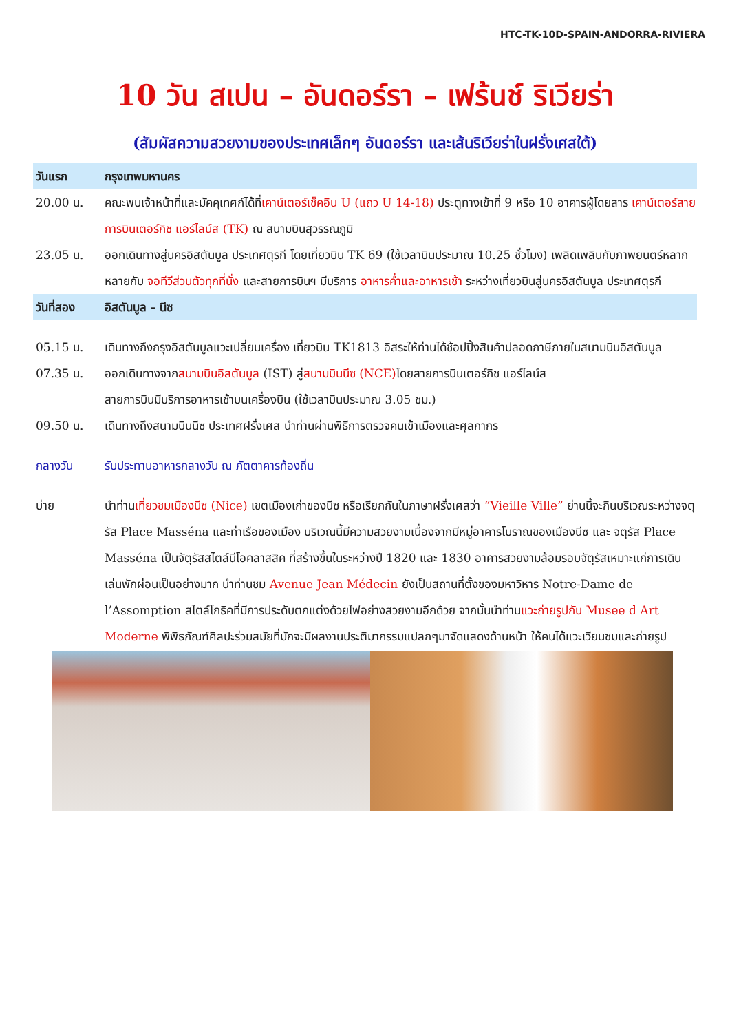HTC-TK-10D-SPAIN-ANDORRA-RIVIERA
10 วัน สเปน – อันดอร์รา – เฟร้นช์ ริเวียร่า
(สัมผัสความสวยงามของประเทศเล็กๆ อันดอร์รา และเส้นริเวียร่าในฝรั่งเศสใต้)
วันแรก กรุงเทพมหานคร
20.00 น. คณะพบเจ้าหน้าที่และมัคคุเทศก์ได้ที่เคาน์เตอร์เช็คอิน U (แถว U 14-18) ประตูทางเข้าที่ 9 หรือ 10 อาคารผู้โดยสาร เคาน์เตอร์สายการบินเตอร์กิช แอร์ไลน์ส (TK) ณ สนามบินสุวรรณภูมิ
23.05 น. ออกเดินทางสู่นครอิสตันบูล ประเทศตุรกี โดยเที่ยวบิน TK 69 (ใช้เวลาบินประมาณ 10.25 ชั่วโมง) เพลิดเพลินกับภาพยนตร์หลากหลายกับ จอทีวีส่วนตัวทุกที่นั่ง และสายการบินฯ มีบริการ อาหารค่ำและอาหารเช้า ระหว่างเที่ยวบินสู่นครอิสตันบูล ประเทศตุรกี
วันที่สอง อิสตันบูล - นีซ
05.15 น. เดินทางถึงกรุงอิสตันบูลแวะเปลี่ยนเครื่อง เที่ยวบิน TK1813 อิสระให้ท่านได้ช้อปปิ้งสินค้าปลอดภาษีภายในสนามบินอิสตันบูล
07.35 น. ออกเดินทางจากสนามบินอิสตันบูล (IST) สู่สนามบินนีซ (NCE) โดยสายการบินเตอร์กิช แอร์ไลน์ส
สายการบินมีบริการอาหารเช้าบนเครื่องบิน (ใช้เวลาบินประมาณ 3.05 ชม.)
09.50 น. เดินทางถึงสนามบินนีซ ประเทศฝรั่งเศส นำท่านผ่านพิธีการตรวจคนเข้าเมืองและศุลกากร
กลางวัน รับประทานอาหารกลางวัน ณ ภัตตาคารท้องถิ่น
บ่าย นำท่านเที่ยวชมเมืองนีซ (Nice) เขตเมืองเก่าของนีซ หรือเรียกกันในภาษาฝรั่งเศสว่า “Vieille Ville” ย่านนี้จะกินบริเวณระหว่างจตุรัส Place Masséna และท่าเรือของเมือง บริเวณนี้มีความสวยงามเนื่องจากมีหมู่อาคารโบราณของเมืองนีซ และ จตุรัส Place Masséna เป็นจัตุรัสสไตล์นีโอคลาสสิค ที่สร้างขึ้นในระหว่างปี 1820 และ 1830 อาคารสวยงามล้อมรอบจัตุรัสเหมาะแก่การเดินเล่นพักผ่อนเป็นอย่างมาก นำท่านชม Avenue Jean Médecin ยังเป็นสถานที่ตั้งของมหาวิหาร Notre-Dame de l’Assomption สไตล์โกธิคที่มีการประดับตกแต่งด้วยไฟอย่างสวยงามอีกด้วย จากนั้นนำท่านแวะถ่ายรูปกับ Musee d Art Moderne พิพิธภัณฑ์ศิลปะร่วมสมัยที่มักจะมีผลงานประติมากรรมแปลกๆมาจัดแสดงด้านหน้า ให้คนได้แวะเวียนชมและถ่ายรูป